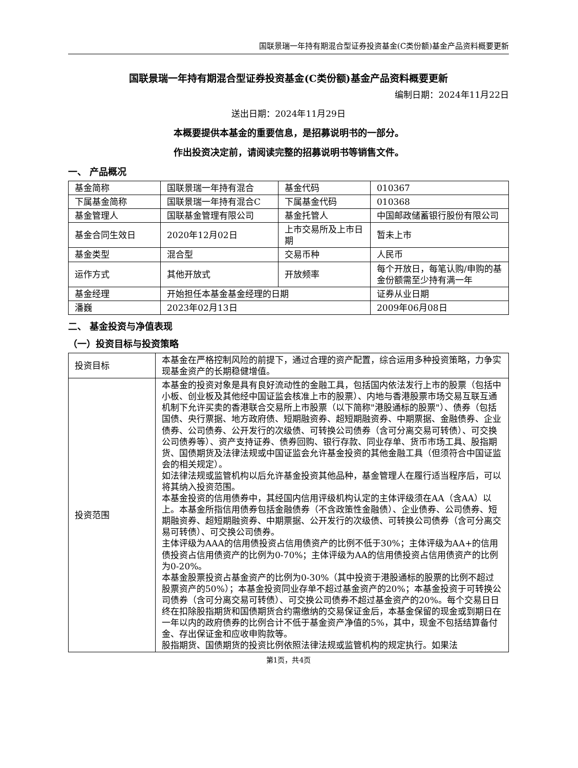国联景瑞一年持有期混合型证券投资基金(C类份额)基金产品资料概要更新
国联景瑞一年持有期混合型证券投资基金(C类份额)基金产品资料概要更新
编制日期：2024年11月22日
送出日期：2024年11月29日
本概要提供本基金的重要信息，是招募说明书的一部分。
作出投资决定前，请阅读完整的招募说明书等销售文件。
一、 产品概况
| 基金简称 | 国联景瑞一年持有混合 | 基金代码 | 010367 |
| 下属基金简称 | 国联景瑞一年持有混合C | 下属基金代码 | 010368 |
| 基金管理人 | 国联基金管理有限公司 | 基金托管人 | 中国邮政储蓄银行股份有限公司 |
| 基金合同生效日 | 2020年12月02日 | 上市交易所及上市日期 | 暂未上市 |
| 基金类型 | 混合型 | 交易币种 | 人民币 |
| 运作方式 | 其他开放式 | 开放频率 | 每个开放日，每笔认购/申购的基金份额需至少持有满一年 |
| 基金经理 | 开始担任本基金基金经理的日期 | | 证券从业日期 |
| 潘巍 | 2023年02月13日 | | 2009年06月08日 |
二、 基金投资与净值表现
（一）投资目标与投资策略
| 投资目标 | 本基金在严格控制风险的前提下，通过合理的资产配置，综合运用多种投资策略，力争实现基金资产的长期稳健增值。 |
| 投资范围 | 本基金的投资对象是具有良好流动性的金融工具，包括国内依法发行上市的股票（包括中小板、创业板及其他经中国证监会核准上市的股票）、内地与香港股票市场交易互联互通机制下允许买卖的香港联合交易所上市股票（以下简称"港股通标的股票"）、债券（包括国债、央行票据、地方政府债、短期融资券、超短期融资券、中期票据、金融债券、企业债券、公司债券、公开发行的次级债、可转换公司债券（含可分离交易可转债）、可交换公司债券等）、资产支持证券、债券回购、银行存款、同业存单、货币市场工具、股指期货、国债期货及法律法规或中国证监会允许基金投资的其他金融工具（但须符合中国证监会的相关规定）。 如法律法规或监管机构以后允许基金投资其他品种，基金管理人在履行适当程序后，可以将其纳入投资范围。 本基金投资的信用债券中，其经国内信用评级机构认定的主体评级须在AA（含AA）以上。本基金所指信用债券包括金融债券（不含政策性金融债）、企业债券、公司债券、短期融资券、超短期融资券、中期票据、公开发行的次级债、可转换公司债券（含可分离交易可转债）、可交换公司债券。 主体评级为AAA的信用债投资占信用债资产的比例不低于30%；主体评级为AA+的信用债投资占信用债资产的比例为0-70%；主体评级为AA的信用债投资占信用债资产的比例为0-20%。 本基金股票投资占基金资产的比例为0-30%（其中投资于港股通标的股票的比例不超过股票资产的50%）；本基金投资同业存单不超过基金资产的20%；本基金投资于可转换公司债券（含可分离交易可转债）、可交换公司债券不超过基金资产的20%。每个交易日日终在扣除股指期货和国债期货合约需缴纳的交易保证金后，本基金保留的现金或到期日在一年以内的政府债券的比例合计不低于基金资产净值的5%，其中，现金不包括结算备付金、存出保证金和应收申购款等。 股指期货、国债期货的投资比例依照法律法规或监管机构的规定执行。如果法 |
第1页，共4页